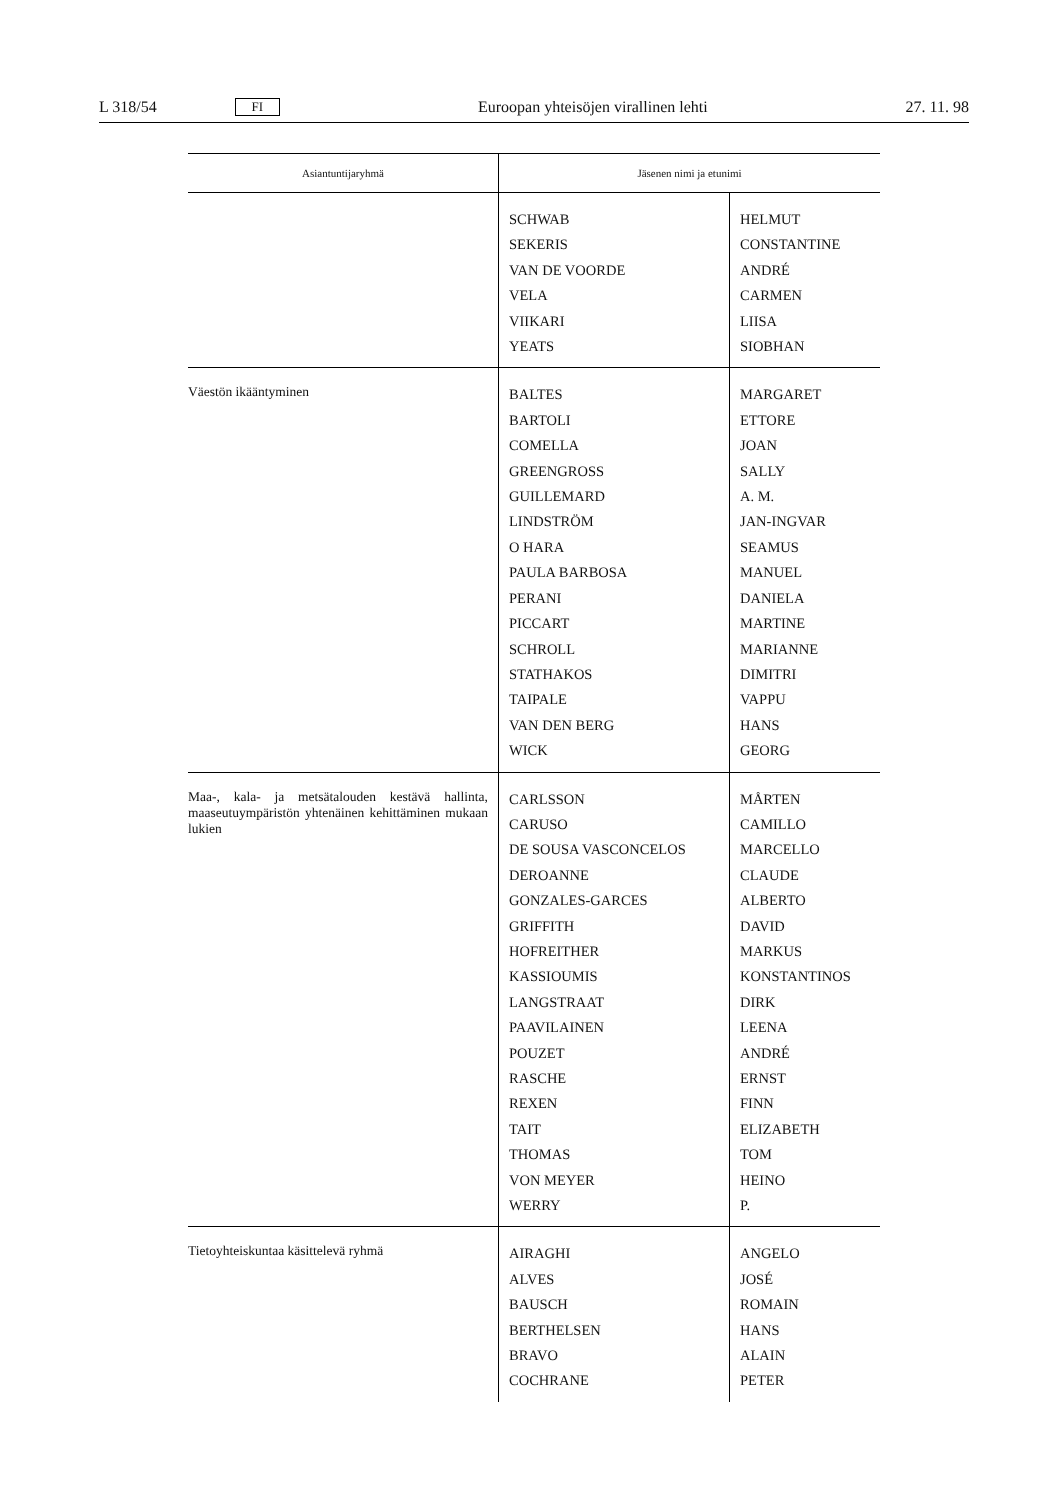L 318/54 FI Euroopan yhteisöjen virallinen lehti 27. 11. 98
| Asiantuntijaryhmä | Jäsenen nimi ja etunimi | |
| --- | --- | --- |
| | SCHWAB SEKERIS VAN DE VOORDE VELA VIIKARI YEATS | HELMUT CONSTANTINE ANDRÉ CARMEN LIISA SIOBHAN |
| Väestön ikääntyminen | BALTES BARTOLI COMELLA GREENGROSS GUILLEMARD LINDSTRÖM O HARA PAULA BARBOSA PERANI PICCART SCHROLL STATHAKOS TAIPALE VAN DEN BERG WICK | MARGARET ETTORE JOAN SALLY A. M. JAN-INGVAR SEAMUS MANUEL DANIELA MARTINE MARIANNE DIMITRI VAPPU HANS GEORG |
| Maa-, kala- ja metsätalouden kestävä hallinta, maaseutuympäristön yhtenäinen kehittäminen mukaan lukien | CARLSSON CARUSO DE SOUSA VASCONCELOS DEROANNE GONZALES-GARCES GRIFFITH HOFREITHER KASSIOUMIS LANGSTRAAT PAAVILAINEN POUZET RASCHE REXEN TAIT THOMAS VON MEYER WERRY | MÅRTEN CAMILLO MARCELLO CLAUDE ALBERTO DAVID MARKUS KONSTANTINOS DIRK LEENA ANDRÉ ERNST FINN ELIZABETH TOM HEINO P. |
| Tietoyhteiskuntaa käsittelevä ryhmä | AIRAGHI ALVES BAUSCH BERTHELSEN BRAVO COCHRANE | ANGELO JOSÉ ROMAIN HANS ALAIN PETER |